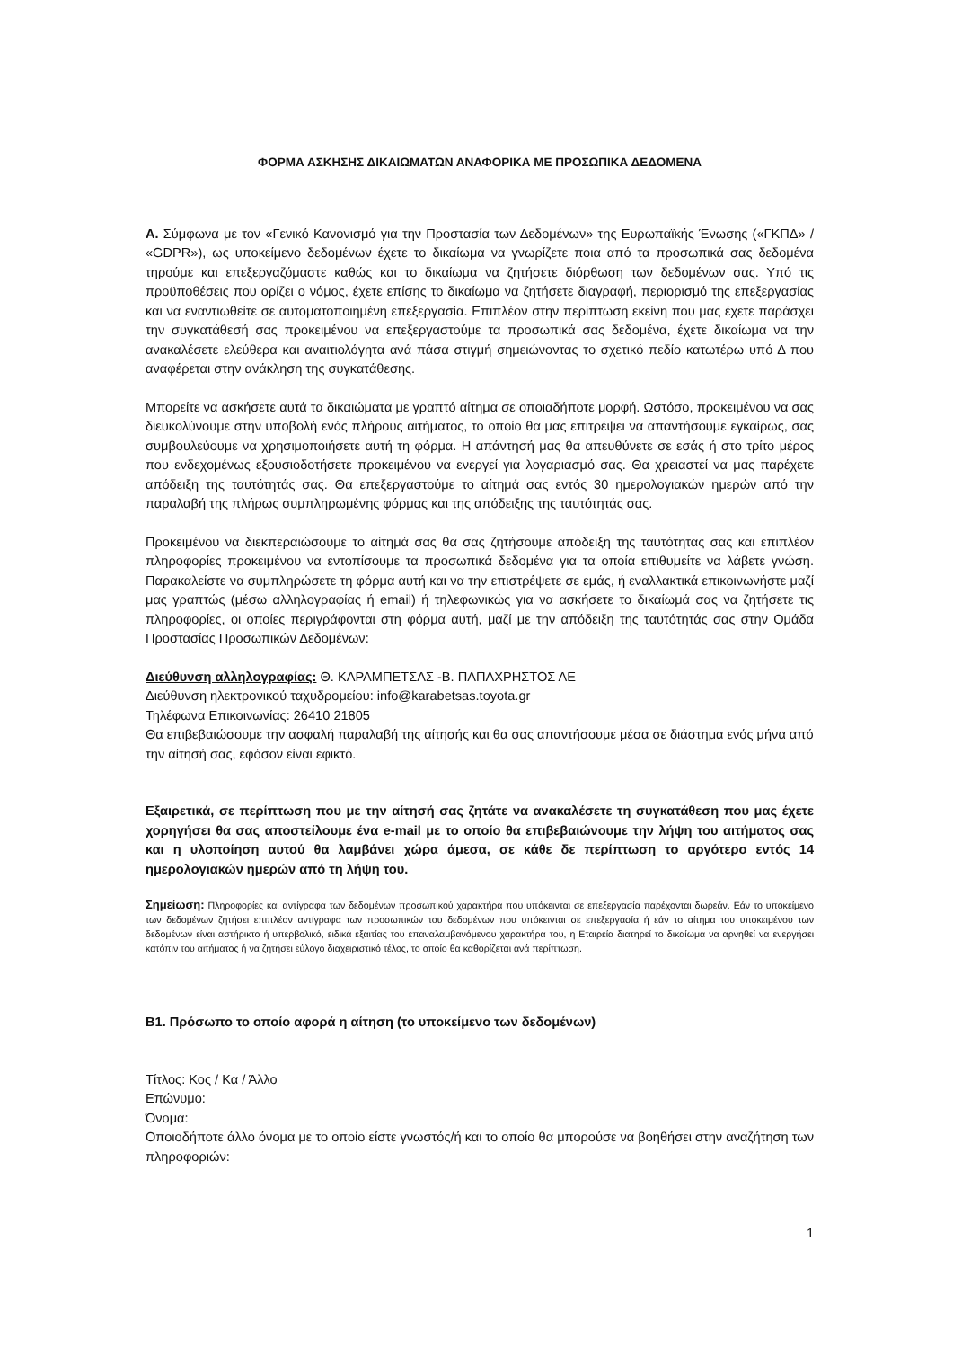ΦΟΡΜΑ ΑΣΚΗΣΗΣ ΔΙΚΑΙΩΜΑΤΩΝ ΑΝΑΦΟΡΙΚΑ ΜΕ ΠΡΟΣΩΠΙΚΑ ΔΕΔΟΜΕΝΑ
Α. Σύμφωνα με τον «Γενικό Κανονισμό για την Προστασία των Δεδομένων» της Ευρωπαϊκής Ένωσης («ΓΚΠΔ» / «GDPR»), ως υποκείμενο δεδομένων έχετε το δικαίωμα να γνωρίζετε ποια από τα προσωπικά σας δεδομένα τηρούμε και επεξεργαζόμαστε καθώς και το δικαίωμα να ζητήσετε διόρθωση των δεδομένων σας. Υπό τις προϋποθέσεις που ορίζει ο νόμος, έχετε επίσης το δικαίωμα να ζητήσετε διαγραφή, περιορισμό της επεξεργασίας και να εναντιωθείτε σε αυτοματοποιημένη επεξεργασία. Επιπλέον στην περίπτωση εκείνη που μας έχετε παράσχει την συγκατάθεσή σας προκειμένου να επεξεργαστούμε τα προσωπικά σας δεδομένα, έχετε δικαίωμα να την ανακαλέσετε ελεύθερα και αναιτιολόγητα ανά πάσα στιγμή σημειώνοντας το σχετικό πεδίο κατωτέρω υπό Δ που αναφέρεται στην ανάκληση της συγκατάθεσης.
Μπορείτε να ασκήσετε αυτά τα δικαιώματα με γραπτό αίτημα σε οποιαδήποτε μορφή. Ωστόσο, προκειμένου να σας διευκολύνουμε στην υποβολή ενός πλήρους αιτήματος, το οποίο θα μας επιτρέψει να απαντήσουμε εγκαίρως, σας συμβουλεύουμε να χρησιμοποιήσετε αυτή τη φόρμα. Η απάντησή μας θα απευθύνετε σε εσάς ή στο τρίτο μέρος που ενδεχομένως εξουσιοδοτήσετε προκειμένου να ενεργεί για λογαριασμό σας. Θα χρειαστεί να μας παρέχετε απόδειξη της ταυτότητάς σας. Θα επεξεργαστούμε το αίτημά σας εντός 30 ημερολογιακών ημερών από την παραλαβή της πλήρως συμπληρωμένης φόρμας και της απόδειξης της ταυτότητάς σας.
Προκειμένου να διεκπεραιώσουμε το αίτημά σας θα σας ζητήσουμε απόδειξη της ταυτότητας σας και επιπλέον πληροφορίες προκειμένου να εντοπίσουμε τα προσωπικά δεδομένα για τα οποία επιθυμείτε να λάβετε γνώση. Παρακαλείστε να συμπληρώσετε τη φόρμα αυτή και να την επιστρέψετε σε εμάς, ή εναλλακτικά επικοινωνήστε μαζί μας γραπτώς (μέσω αλληλογραφίας ή email) ή τηλεφωνικώς για να ασκήσετε το δικαίωμά σας να ζητήσετε τις πληροφορίες, οι οποίες περιγράφονται στη φόρμα αυτή, μαζί με την απόδειξη της ταυτότητάς σας στην Ομάδα Προστασίας Προσωπικών Δεδομένων:
Διεύθυνση αλληλογραφίας: Θ. ΚΑΡΑΜΠΕΤΣΑΣ -Β. ΠΑΠΑΧΡΗΣΤΟΣ ΑΕ
Διεύθυνση ηλεκτρονικού ταχυδρομείου: info@karabetsas.toyota.gr
Τηλέφωνα Επικοινωνίας: 26410 21805
Θα επιβεβαιώσουμε την ασφαλή παραλαβή της αίτησής και θα σας απαντήσουμε μέσα σε διάστημα ενός μήνα από την αίτησή σας, εφόσον είναι εφικτό.
Εξαιρετικά, σε περίπτωση που με την αίτησή σας ζητάτε να ανακαλέσετε τη συγκατάθεση που μας έχετε χορηγήσει θα σας αποστείλουμε ένα e-mail με το οποίο θα επιβεβαιώνουμε την λήψη του αιτήματος σας και η υλοποίηση αυτού θα λαμβάνει χώρα άμεσα, σε κάθε δε περίπτωση το αργότερο εντός 14 ημερολογιακών ημερών από τη λήψη του.
Σημείωση: Πληροφορίες και αντίγραφα των δεδομένων προσωπικού χαρακτήρα που υπόκεινται σε επεξεργασία παρέχονται δωρεάν. Εάν το υποκείμενο των δεδομένων ζητήσει επιπλέον αντίγραφα των προσωπικών του δεδομένων που υπόκεινται σε επεξεργασία ή εάν το αίτημα του υποκειμένου των δεδομένων είναι αστήρικτο ή υπερβολικό, ειδικά εξαιτίας του επαναλαμβανόμενου χαρακτήρα του, η Εταιρεία διατηρεί το δικαίωμα να αρνηθεί να ενεργήσει κατόπιν του αιτήματος ή να ζητήσει εύλογο διαχειριστικό τέλος, το οποίο θα καθορίζεται ανά περίπτωση.
Β1. Πρόσωπο το οποίο αφορά η αίτηση (το υποκείμενο των δεδομένων)
Τίτλος: Κος / Κα / Άλλο
Επώνυμο:
Όνομα:
Οποιοδήποτε άλλο όνομα με το οποίο είστε γνωστός/ή και το οποίο θα μπορούσε να βοηθήσει στην αναζήτηση των πληροφοριών:
1